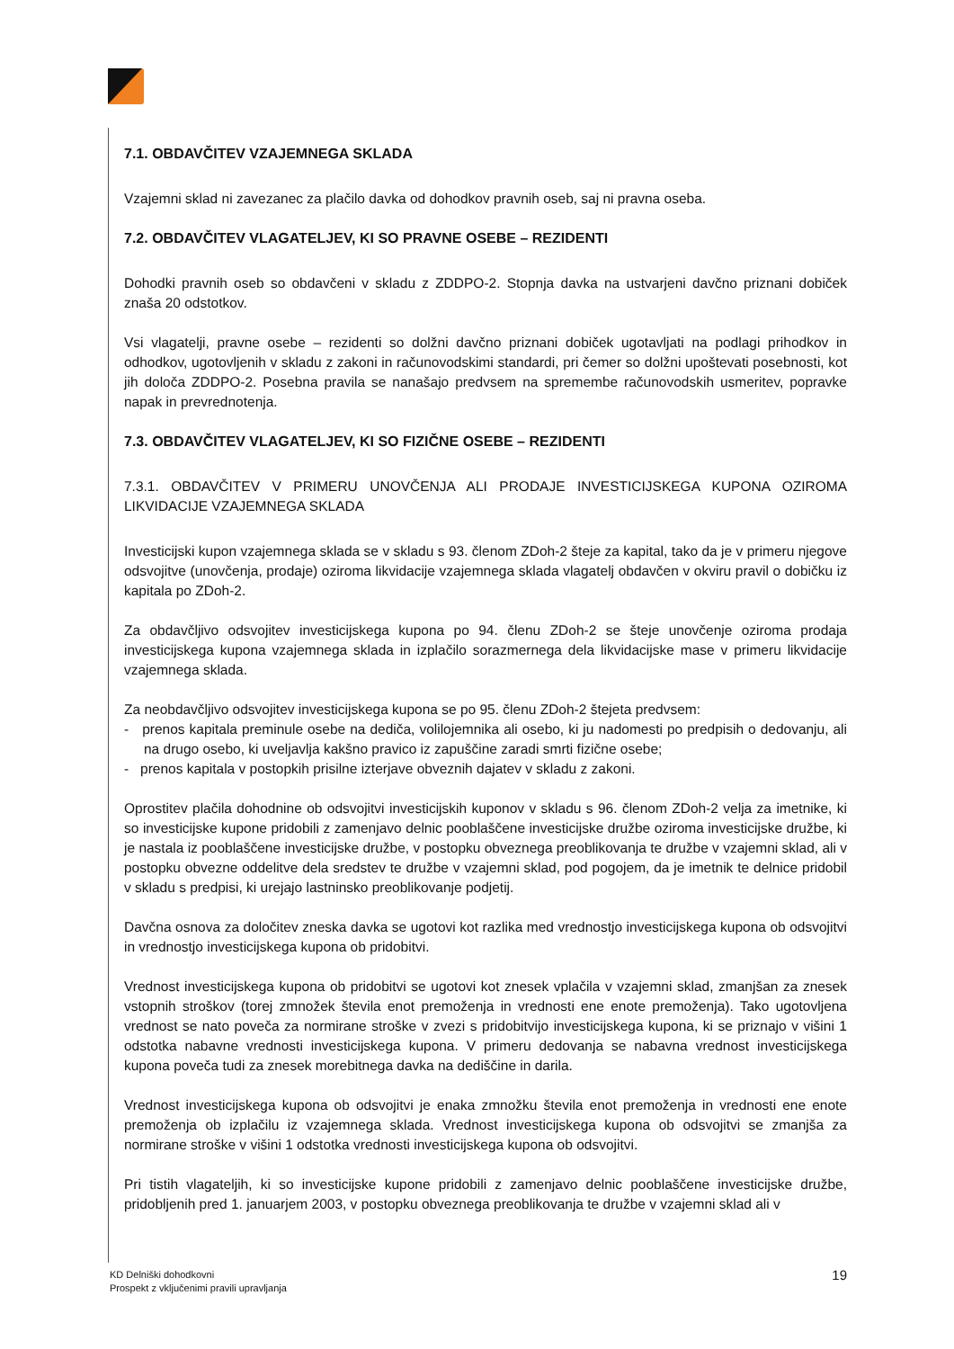7.1. OBDAVČITEV VZAJEMNEGA SKLADA
Vzajemni sklad ni zavezanec za plačilo davka od dohodkov pravnih oseb, saj ni pravna oseba.
7.2. OBDAVČITEV VLAGATELJEV, KI SO PRAVNE OSEBE – REZIDENTI
Dohodki pravnih oseb so obdavčeni v skladu z ZDDPO-2. Stopnja davka na ustvarjeni davčno priznani dobiček znaša 20 odstotkov.
Vsi vlagatelji, pravne osebe – rezidenti so dolžni davčno priznani dobiček ugotavljati na podlagi prihodkov in odhodkov, ugotovljenih v skladu z zakoni in računovodskimi standardi, pri čemer so dolžni upoštevati posebnosti, kot jih določa ZDDPO-2. Posebna pravila se nanašajo predvsem na spremembe računovodskih usmeritev, popravke napak in prevrednotenja.
7.3. OBDAVČITEV VLAGATELJEV, KI SO FIZIČNE OSEBE – REZIDENTI
7.3.1. OBDAVČITEV V PRIMERU UNOVČENJA ALI PRODAJE INVESTICIJSKEGA KUPONA OZIROMA LIKVIDACIJE VZAJEMNEGA SKLADA
Investicijski kupon vzajemnega sklada se v skladu s 93. členom ZDoh-2 šteje za kapital, tako da je v primeru njegove odsvojitve (unovčenja, prodaje) oziroma likvidacije vzajemnega sklada vlagatelj obdavčen v okviru pravil o dobičku iz kapitala po ZDoh-2.
Za obdavčljivo odsvojitev investicijskega kupona po 94. členu ZDoh-2 se šteje unovčenje oziroma prodaja investicijskega kupona vzajemnega sklada in izplačilo sorazmernega dela likvidacijske mase v primeru likvidacije vzajemnega sklada.
Za neobdavčljivo odsvojitev investicijskega kupona se po 95. členu ZDoh-2 štejeta predvsem:
- prenos kapitala preminule osebe na dediča, volilojemnika ali osebo, ki ju nadomesti po predpisih o dedovanju, ali na drugo osebo, ki uveljavlja kakšno pravico iz zapuščine zaradi smrti fizične osebe;
- prenos kapitala v postopkih prisilne izterjave obveznih dajatev v skladu z zakoni.
Oprostitev plačila dohodnine ob odsvojitvi investicijskih kuponov v skladu s 96. členom ZDoh-2 velja za imetnike, ki so investicijske kupone pridobili z zamenjavo delnic pooblaščene investicijske družbe oziroma investicijske družbe, ki je nastala iz pooblaščene investicijske družbe, v postopku obveznega preoblikovanja te družbe v vzajemni sklad, ali v postopku obvezne oddelitve dela sredstev te družbe v vzajemni sklad, pod pogojem, da je imetnik te delnice pridobil v skladu s predpisi, ki urejajo lastninsko preoblikovanje podjetij.
Davčna osnova za določitev zneska davka se ugotovi kot razlika med vrednostjo investicijskega kupona ob odsvojitvi in vrednostjo investicijskega kupona ob pridobitvi.
Vrednost investicijskega kupona ob pridobitvi se ugotovi kot znesek vplačila v vzajemni sklad, zmanjšan za znesek vstopnih stroškov (torej zmnožek števila enot premoženja in vrednosti ene enote premoženja). Tako ugotovljena vrednost se nato poveča za normirane stroške v zvezi s pridobitvijo investicijskega kupona, ki se priznajo v višini 1 odstotka nabavne vrednosti investicijskega kupona. V primeru dedovanja se nabavna vrednost investicijskega kupona poveča tudi za znesek morebitnega davka na dediščine in darila.
Vrednost investicijskega kupona ob odsvojitvi je enaka zmnožku števila enot premoženja in vrednosti ene enote premoženja ob izplačilu iz vzajemnega sklada. Vrednost investicijskega kupona ob odsvojitvi se zmanjša za normirane stroške v višini 1 odstotka vrednosti investicijskega kupona ob odsvojitvi.
Pri tistih vlagateljih, ki so investicijske kupone pridobili z zamenjavo delnic pooblaščene investicijske družbe, pridobljenih pred 1. januarjem 2003, v postopku obveznega preoblikovanja te družbe v vzajemni sklad ali v
KD Delniški dohodkovni
Prospekt z vključenimi pravili upravljanja
19